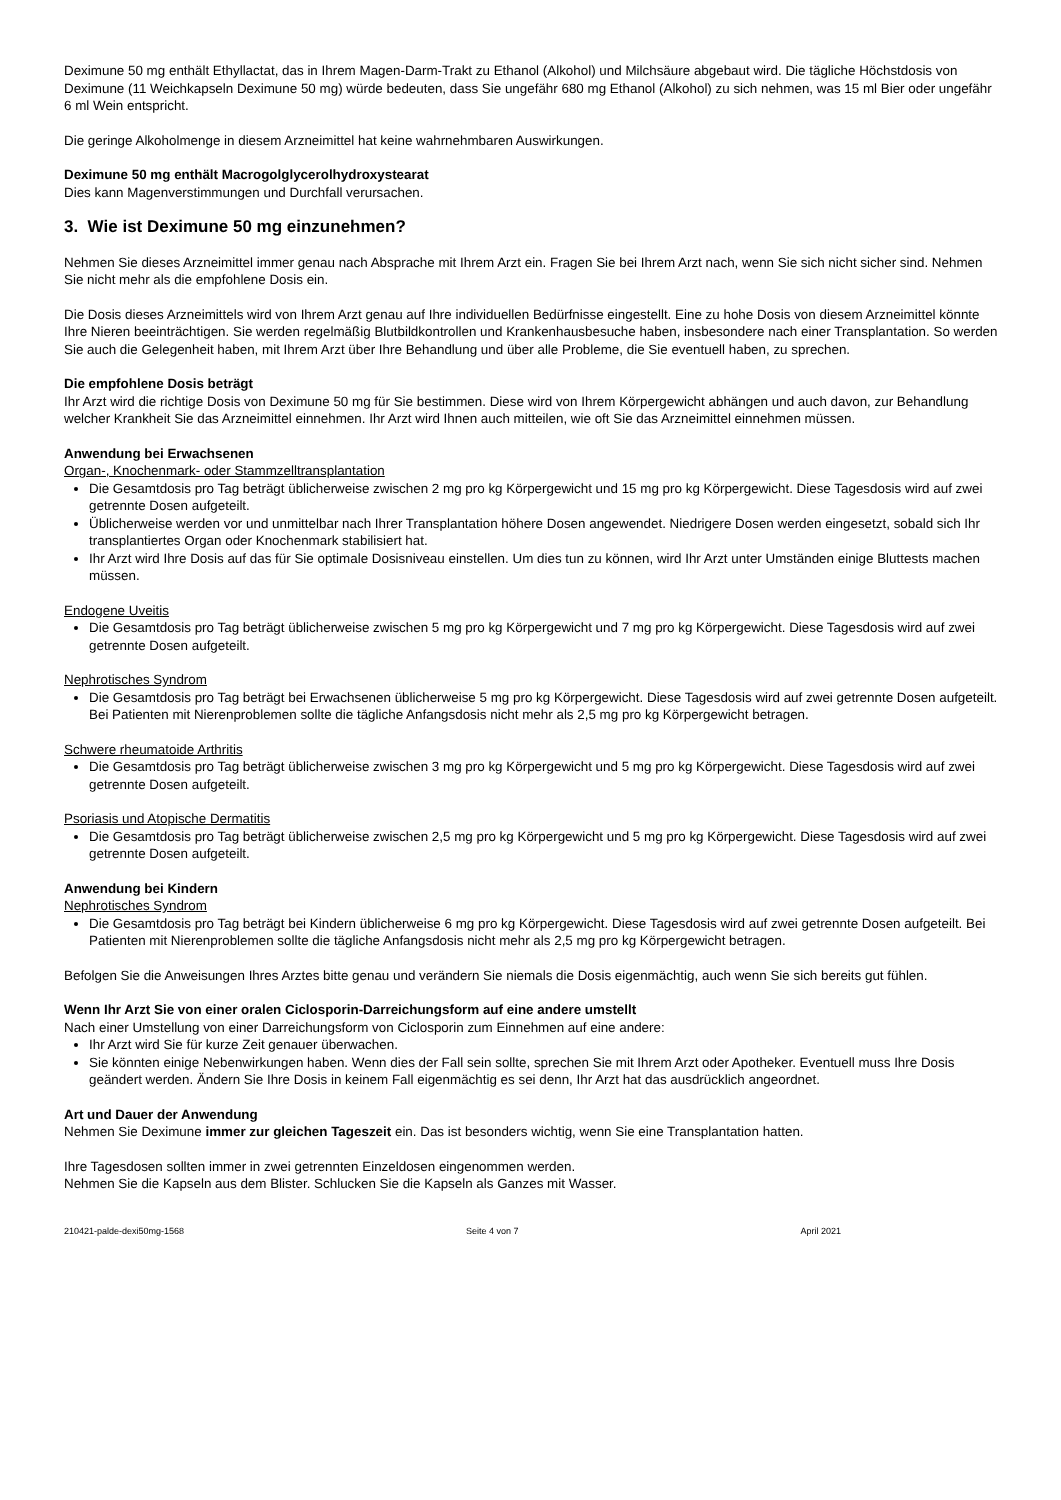Deximune 50 mg enthält Ethyllactat, das in Ihrem Magen-Darm-Trakt zu Ethanol (Alkohol) und Milchsäure abgebaut wird. Die tägliche Höchstdosis von Deximune (11 Weichkapseln Deximune 50 mg) würde bedeuten, dass Sie ungefähr 680 mg Ethanol (Alkohol) zu sich nehmen, was 15 ml Bier oder ungefähr 6 ml Wein entspricht.
Die geringe Alkoholmenge in diesem Arzneimittel hat keine wahrnehmbaren Auswirkungen.
Deximune 50 mg enthält Macrogolglycerolhydroxystearat
Dies kann Magenverstimmungen und Durchfall verursachen.
3. Wie ist Deximune 50 mg einzunehmen?
Nehmen Sie dieses Arzneimittel immer genau nach Absprache mit Ihrem Arzt ein. Fragen Sie bei Ihrem Arzt nach, wenn Sie sich nicht sicher sind. Nehmen Sie nicht mehr als die empfohlene Dosis ein.
Die Dosis dieses Arzneimittels wird von Ihrem Arzt genau auf Ihre individuellen Bedürfnisse eingestellt. Eine zu hohe Dosis von diesem Arzneimittel könnte Ihre Nieren beeinträchtigen. Sie werden regelmäßig Blutbildkontrollen und Krankenhausbesuche haben, insbesondere nach einer Transplantation. So werden Sie auch die Gelegenheit haben, mit Ihrem Arzt über Ihre Behandlung und über alle Probleme, die Sie eventuell haben, zu sprechen.
Die empfohlene Dosis beträgt
Ihr Arzt wird die richtige Dosis von Deximune 50 mg für Sie bestimmen. Diese wird von Ihrem Körpergewicht abhängen und auch davon, zur Behandlung welcher Krankheit Sie das Arzneimittel einnehmen. Ihr Arzt wird Ihnen auch mitteilen, wie oft Sie das Arzneimittel einnehmen müssen.
Anwendung bei Erwachsenen
Organ-, Knochenmark- oder Stammzelltransplantation
Die Gesamtdosis pro Tag beträgt üblicherweise zwischen 2 mg pro kg Körpergewicht und 15 mg pro kg Körpergewicht. Diese Tagesdosis wird auf zwei getrennte Dosen aufgeteilt.
Üblicherweise werden vor und unmittelbar nach Ihrer Transplantation höhere Dosen angewendet. Niedrigere Dosen werden eingesetzt, sobald sich Ihr transplantiertes Organ oder Knochenmark stabilisiert hat.
Ihr Arzt wird Ihre Dosis auf das für Sie optimale Dosisniveau einstellen. Um dies tun zu können, wird Ihr Arzt unter Umständen einige Bluttests machen müssen.
Endogene Uveitis
Die Gesamtdosis pro Tag beträgt üblicherweise zwischen 5 mg pro kg Körpergewicht und 7 mg pro kg Körpergewicht. Diese Tagesdosis wird auf zwei getrennte Dosen aufgeteilt.
Nephrotisches Syndrom
Die Gesamtdosis pro Tag beträgt bei Erwachsenen üblicherweise 5 mg pro kg Körpergewicht. Diese Tagesdosis wird auf zwei getrennte Dosen aufgeteilt. Bei Patienten mit Nierenproblemen sollte die tägliche Anfangsdosis nicht mehr als 2,5 mg pro kg Körpergewicht betragen.
Schwere rheumatoide Arthritis
Die Gesamtdosis pro Tag beträgt üblicherweise zwischen 3 mg pro kg Körpergewicht und 5 mg pro kg Körpergewicht. Diese Tagesdosis wird auf zwei getrennte Dosen aufgeteilt.
Psoriasis und Atopische Dermatitis
Die Gesamtdosis pro Tag beträgt üblicherweise zwischen 2,5 mg pro kg Körpergewicht und 5 mg pro kg Körpergewicht. Diese Tagesdosis wird auf zwei getrennte Dosen aufgeteilt.
Anwendung bei Kindern
Nephrotisches Syndrom
Die Gesamtdosis pro Tag beträgt bei Kindern üblicherweise 6 mg pro kg Körpergewicht. Diese Tagesdosis wird auf zwei getrennte Dosen aufgeteilt. Bei Patienten mit Nierenproblemen sollte die tägliche Anfangsdosis nicht mehr als 2,5 mg pro kg Körpergewicht betragen.
Befolgen Sie die Anweisungen Ihres Arztes bitte genau und verändern Sie niemals die Dosis eigenmächtig, auch wenn Sie sich bereits gut fühlen.
Wenn Ihr Arzt Sie von einer oralen Ciclosporin-Darreichungsform auf eine andere umstellt
Nach einer Umstellung von einer Darreichungsform von Ciclosporin zum Einnehmen auf eine andere:
Ihr Arzt wird Sie für kurze Zeit genauer überwachen.
Sie könnten einige Nebenwirkungen haben. Wenn dies der Fall sein sollte, sprechen Sie mit Ihrem Arzt oder Apotheker. Eventuell muss Ihre Dosis geändert werden. Ändern Sie Ihre Dosis in keinem Fall eigenmächtig es sei denn, Ihr Arzt hat das ausdrücklich angeordnet.
Art und Dauer der Anwendung
Nehmen Sie Deximune immer zur gleichen Tageszeit ein. Das ist besonders wichtig, wenn Sie eine Transplantation hatten.
Ihre Tagesdosen sollten immer in zwei getrennten Einzeldosen eingenommen werden.
Nehmen Sie die Kapseln aus dem Blister. Schlucken Sie die Kapseln als Ganzes mit Wasser.
210421-palde-dexi50mg-1568 Seite 4 von 7 April 2021